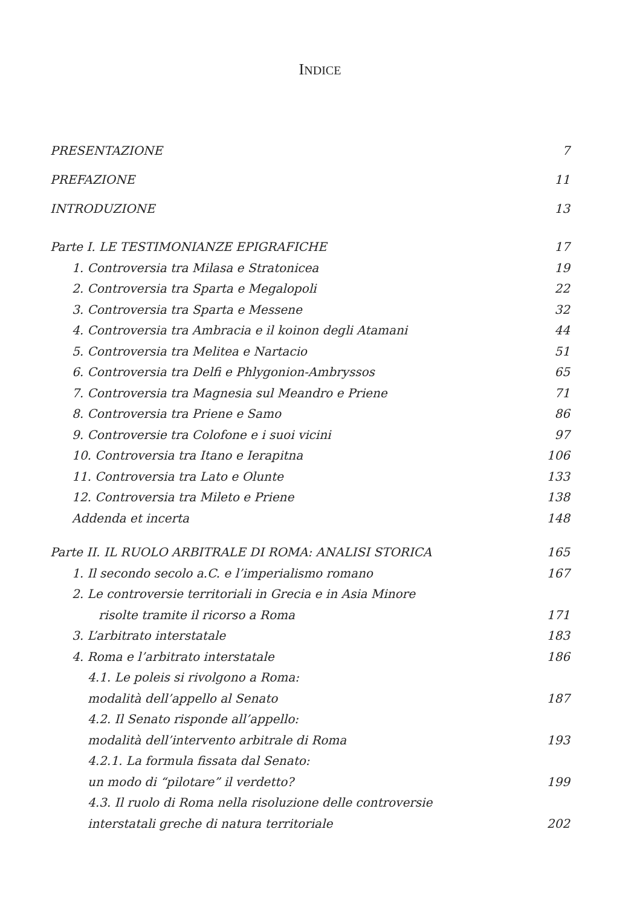INDICE
PRESENTAZIONE 7
PREFAZIONE 11
INTRODUZIONE 13
Parte I. LE TESTIMONIANZE EPIGRAFICHE 17
1. Controversia tra Milasa e Stratonicea 19
2. Controversia tra Sparta e Megalopoli 22
3. Controversia tra Sparta e Messene 32
4. Controversia tra Ambracia e il koinon degli Atamani 44
5. Controversia tra Melitea e Nartacio 51
6. Controversia tra Delfi e Phlygonion-Ambryssos 65
7. Controversia tra Magnesia sul Meandro e Priene 71
8. Controversia tra Priene e Samo 86
9. Controversie tra Colofone e i suoi vicini 97
10. Controversia tra Itano e Ierapitna 106
11. Controversia tra Lato e Olunte 133
12. Controversia tra Mileto e Priene 138
Addenda et incerta 148
Parte II. IL RUOLO ARBITRALE DI ROMA: ANALISI STORICA 165
1. Il secondo secolo a.C. e l’imperialismo romano 167
2. Le controversie territoriali in Grecia e in Asia Minore
risolte tramite il ricorso a Roma 171
3. L’arbitrato interstatale 183
4. Roma e l’arbitrato interstatale 186
4.1. Le poleis si rivolgono a Roma:
modalità dell’appello al Senato 187
4.2. Il Senato risponde all’appello:
modalità dell’intervento arbitrale di Roma 193
4.2.1. La formula fissata dal Senato:
un modo di “pilotare” il verdetto? 199
4.3. Il ruolo di Roma nella risoluzione delle controversie
interstatali greche di natura territoriale 202